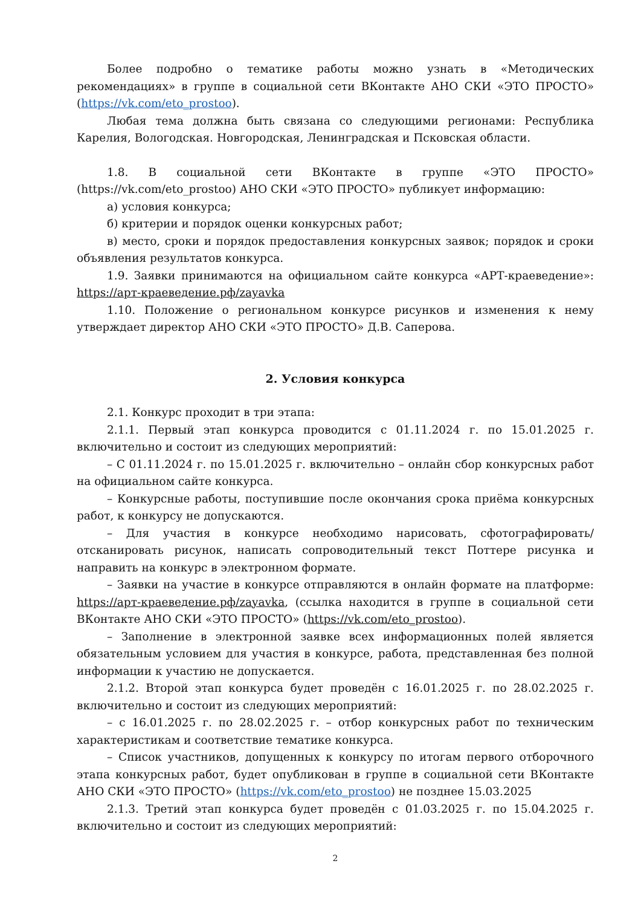Более подробно о тематике работы можно узнать в «Методических рекомендациях» в группе в социальной сети ВКонтакте АНО СКИ «ЭТО ПРОСТО» (https://vk.com/eto_prostoo).
Любая тема должна быть связана со следующими регионами: Республика Карелия, Вологодская. Новгородская, Ленинградская и Псковская области.
1.8. В социальной сети ВКонтакте в группе «ЭТО ПРОСТО» (https://vk.com/eto_prostoo) АНО СКИ «ЭТО ПРОСТО» публикует информацию:
а) условия конкурса;
б) критерии и порядок оценки конкурсных работ;
в) место, сроки и порядок предоставления конкурсных заявок; порядок и сроки объявления результатов конкурса.
1.9. Заявки принимаются на официальном сайте конкурса «АРТ-краеведение»: https://арт-краеведение.рф/zayavka
1.10. Положение о региональном конкурсе рисунков и изменения к нему утверждает директор АНО СКИ «ЭТО ПРОСТО» Д.В. Саперова.
2. Условия конкурса
2.1. Конкурс проходит в три этапа:
2.1.1. Первый этап конкурса проводится с 01.11.2024 г. по 15.01.2025 г. включительно и состоит из следующих мероприятий:
– С 01.11.2024 г. по 15.01.2025 г. включительно – онлайн сбор конкурсных работ на официальном сайте конкурса.
– Конкурсные работы, поступившие после окончания срока приёма конкурсных работ, к конкурсу не допускаются.
– Для участия в конкурсе необходимо нарисовать, сфотографировать/отсканировать рисунок, написать сопроводительный текст Поттере рисунка и направить на конкурс в электронном формате.
– Заявки на участие в конкурсе отправляются в онлайн формате на платформе: https://арт-краеведение.рф/zayavka, (ссылка находится в группе в социальной сети ВКонтакте АНО СКИ «ЭТО ПРОСТО» (https://vk.com/eto_prostoo).
– Заполнение в электронной заявке всех информационных полей является обязательным условием для участия в конкурсе, работа, представленная без полной информации к участию не допускается.
2.1.2. Второй этап конкурса будет проведён с 16.01.2025 г. по 28.02.2025 г. включительно и состоит из следующих мероприятий:
– с 16.01.2025 г. по 28.02.2025 г. – отбор конкурсных работ по техническим характеристикам и соответствие тематике конкурса.
– Список участников, допущенных к конкурсу по итогам первого отборочного этапа конкурсных работ, будет опубликован в группе в социальной сети ВКонтакте АНО СКИ «ЭТО ПРОСТО» (https://vk.com/eto_prostoo) не позднее 15.03.2025
2.1.3. Третий этап конкурса будет проведён с 01.03.2025 г. по 15.04.2025 г. включительно и состоит из следующих мероприятий:
2